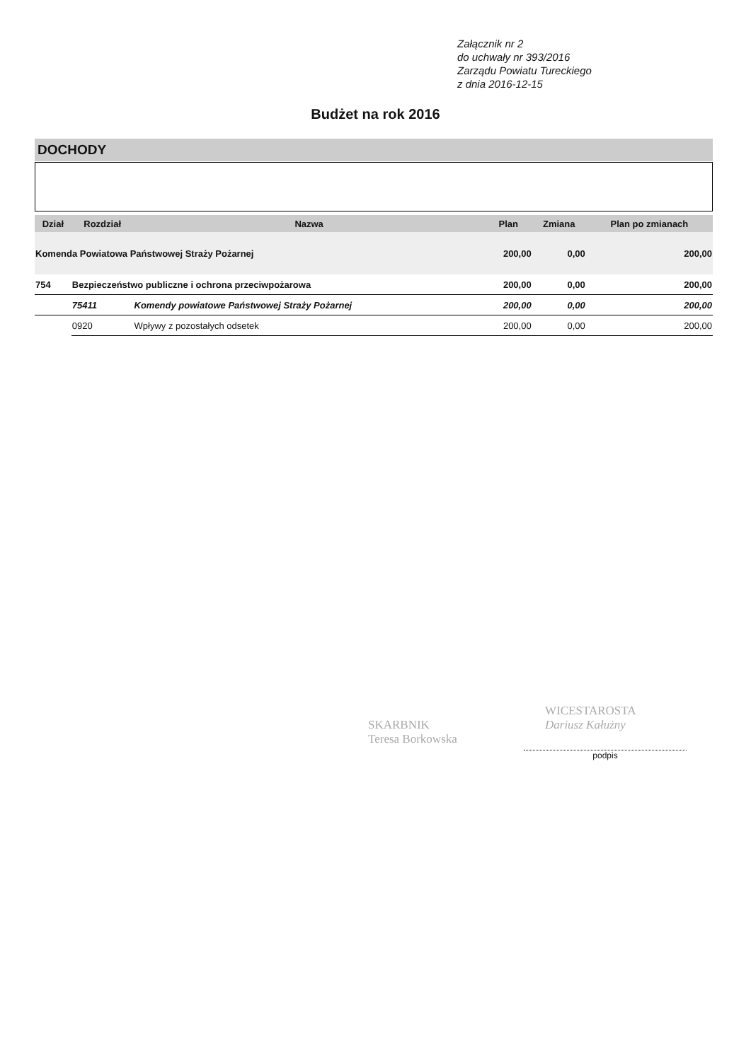Załącznik nr 2
do uchwały nr 393/2016
Zarządu Powiatu Tureckiego
z dnia 2016-12-15
Budżet na rok 2016
DOCHODY
| Dział | Rozdział | Nazwa | Plan | Zmiana | Plan po zmianach |
| --- | --- | --- | --- | --- | --- |
| Komenda Powiatowa Państwowej Straży Pożarnej | | | 200,00 | 0,00 | 200,00 |
| 754 | Bezpieczeństwo publiczne i ochrona przeciwpożarowa | | 200,00 | 0,00 | 200,00 |
| | 75411 | Komendy powiatowe Państwowej Straży Pożarnej | 200,00 | 0,00 | 200,00 |
| | 0920 | Wpływy z pozostałych odsetek | 200,00 | 0,00 | 200,00 |
SKARBNIK
Teresa Borkowska
WICESTAROSTA
Dariusz Kałużny
podpis